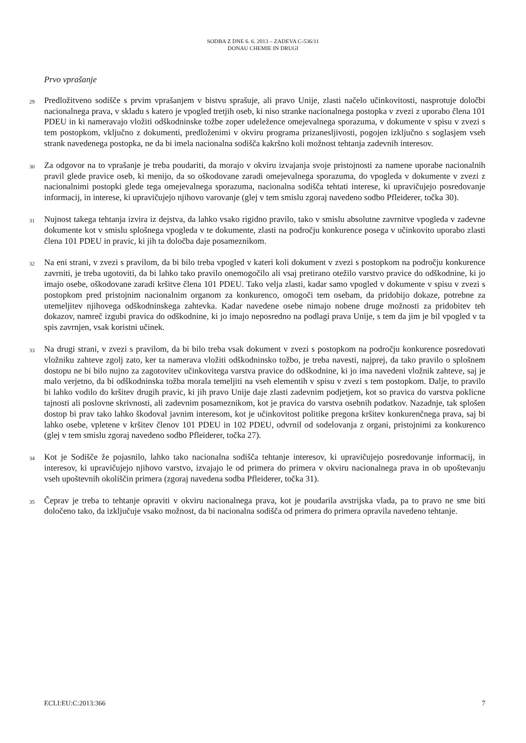SODBA Z DNE 6. 6. 2013 – ZADEVA C-536/11
DONAU CHEMIE IN DRUGI
Prvo vprašanje
29
Predložitveno sodišče s prvim vprašanjem v bistvu sprašuje, ali pravo Unije, zlasti načelo učinkovitosti, nasprotuje določbi nacionalnega prava, v skladu s katero je vpogled tretjih oseb, ki niso stranke nacionalnega postopka v zvezi z uporabo člena 101 PDEU in ki nameravajo vložiti odškodninske tožbe zoper udeležence omejevalnega sporazuma, v dokumente v spisu v zvezi s tem postopkom, vključno z dokumenti, predloženimi v okviru programa prizanesljivosti, pogojen izključno s soglasjem vseh strank navedenega postopka, ne da bi imela nacionalna sodišča kakršno koli možnost tehtanja zadevnih interesov.
30
Za odgovor na to vprašanje je treba poudariti, da morajo v okviru izvajanja svoje pristojnosti za namene uporabe nacionalnih pravil glede pravice oseb, ki menijo, da so oškodovane zaradi omejevalnega sporazuma, do vpogleda v dokumente v zvezi z nacionalnimi postopki glede tega omejevalnega sporazuma, nacionalna sodišča tehtati interese, ki upravičujejo posredovanje informacij, in interese, ki upravičujejo njihovo varovanje (glej v tem smislu zgoraj navedeno sodbo Pfleiderer, točka 30).
31
Nujnost takega tehtanja izvira iz dejstva, da lahko vsako rigidno pravilo, tako v smislu absolutne zavrnitve vpogleda v zadevne dokumente kot v smislu splošnega vpogleda v te dokumente, zlasti na področju konkurence posega v učinkovito uporabo zlasti člena 101 PDEU in pravic, ki jih ta določba daje posameznikom.
32
Na eni strani, v zvezi s pravilom, da bi bilo treba vpogled v kateri koli dokument v zvezi s postopkom na področju konkurence zavrniti, je treba ugotoviti, da bi lahko tako pravilo onemogočilo ali vsaj pretirano otežilo varstvo pravice do odškodnine, ki jo imajo osebe, oškodovane zaradi kršitve člena 101 PDEU. Tako velja zlasti, kadar samo vpogled v dokumente v spisu v zvezi s postopkom pred pristojnim nacionalnim organom za konkurenco, omogoči tem osebam, da pridobijo dokaze, potrebne za utemeljitev njihovega odškodninskega zahtevka. Kadar navedene osebe nimajo nobene druge možnosti za pridobitev teh dokazov, namreč izgubi pravica do odškodnine, ki jo imajo neposredno na podlagi prava Unije, s tem da jim je bil vpogled v ta spis zavrnjen, vsak koristni učinek.
33
Na drugi strani, v zvezi s pravilom, da bi bilo treba vsak dokument v zvezi s postopkom na področju konkurence posredovati vložniku zahteve zgolj zato, ker ta namerava vložiti odškodninsko tožbo, je treba navesti, najprej, da tako pravilo o splošnem dostopu ne bi bilo nujno za zagotovitev učinkovitega varstva pravice do odškodnine, ki jo ima navedeni vložnik zahteve, saj je malo verjetno, da bi odškodninska tožba morala temeljiti na vseh elementih v spisu v zvezi s tem postopkom. Dalje, to pravilo bi lahko vodilo do kršitev drugih pravic, ki jih pravo Unije daje zlasti zadevnim podjetjem, kot so pravica do varstva poklicne tajnosti ali poslovne skrivnosti, ali zadevnim posameznikom, kot je pravica do varstva osebnih podatkov. Nazadnje, tak splošen dostop bi prav tako lahko škodoval javnim interesom, kot je učinkovitost politike pregona kršitev konkurenčnega prava, saj bi lahko osebe, vpletene v kršitev členov 101 PDEU in 102 PDEU, odvrnil od sodelovanja z organi, pristojnimi za konkurenco (glej v tem smislu zgoraj navedeno sodbo Pfleiderer, točka 27).
34
Kot je Sodišče že pojasnilo, lahko tako nacionalna sodišča tehtanje interesov, ki upravičujejo posredovanje informacij, in interesov, ki upravičujejo njihovo varstvo, izvajajo le od primera do primera v okviru nacionalnega prava in ob upoštevanju vseh upoštevnih okoliščin primera (zgoraj navedena sodba Pfleiderer, točka 31).
35
Čeprav je treba to tehtanje opraviti v okviru nacionalnega prava, kot je poudarila avstrijska vlada, pa to pravo ne sme biti določeno tako, da izključuje vsako možnost, da bi nacionalna sodišča od primera do primera opravila navedeno tehtanje.
ECLI:EU:C:2013:366 7